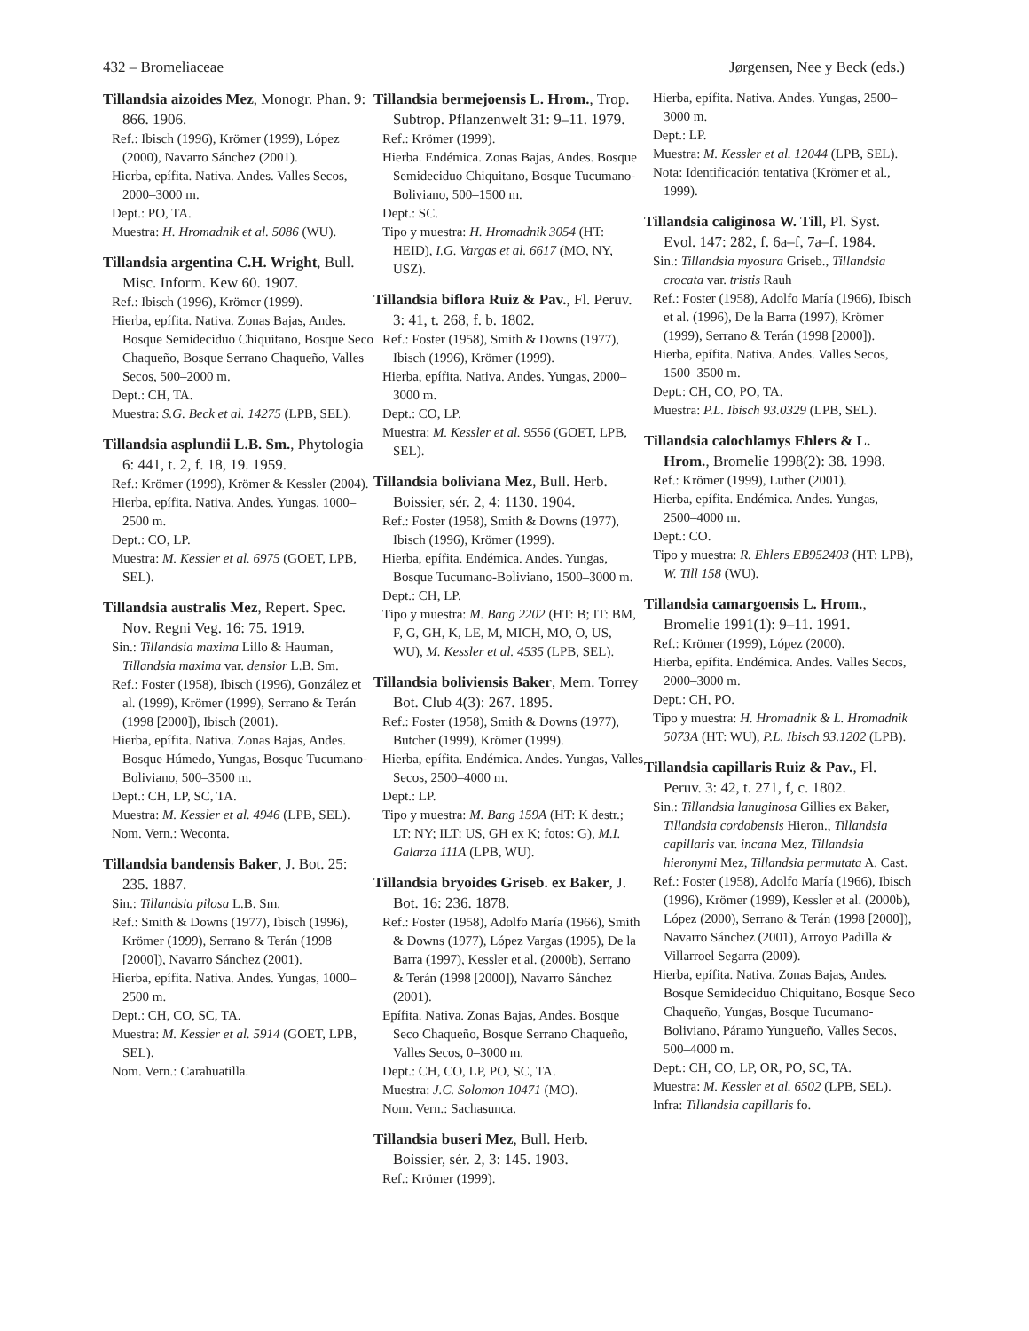432 – Bromeliaceae Jørgensen, Nee y Beck (eds.)
Tillandsia aizoides Mez, Monogr. Phan. 9: 866. 1906.
Ref.: Ibisch (1996), Krömer (1999), López (2000), Navarro Sánchez (2001).
Hierba, epífita. Nativa. Andes. Valles Secos, 2000–3000 m.
Dept.: PO, TA.
Muestra: H. Hromadnik et al. 5086 (WU).
Tillandsia argentina C.H. Wright, Bull. Misc. Inform. Kew 60. 1907.
Ref.: Ibisch (1996), Krömer (1999).
Hierba, epífita. Nativa. Zonas Bajas, Andes. Bosque Semideciduo Chiquitano, Bosque Seco Chaqueño, Bosque Serrano Chaqueño, Valles Secos, 500–2000 m.
Dept.: CH, TA.
Muestra: S.G. Beck et al. 14275 (LPB, SEL).
Tillandsia asplundii L.B. Sm., Phytologia 6: 441, t. 2, f. 18, 19. 1959.
Ref.: Krömer (1999), Krömer & Kessler (2004).
Hierba, epífita. Nativa. Andes. Yungas, 1000–2500 m.
Dept.: CO, LP.
Muestra: M. Kessler et al. 6975 (GOET, LPB, SEL).
Tillandsia australis Mez, Repert. Spec. Nov. Regni Veg. 16: 75. 1919.
Sin.: Tillandsia maxima Lillo & Hauman, Tillandsia maxima var. densior L.B. Sm.
Ref.: Foster (1958), Ibisch (1996), González et al. (1999), Krömer (1999), Serrano & Terán (1998 [2000]), Ibisch (2001).
Hierba, epífita. Nativa. Zonas Bajas, Andes. Bosque Húmedo, Yungas, Bosque Tucumano-Boliviano, 500–3500 m.
Dept.: CH, LP, SC, TA.
Muestra: M. Kessler et al. 4946 (LPB, SEL).
Nom. Vern.: Weconta.
Tillandsia bandensis Baker, J. Bot. 25: 235. 1887.
Sin.: Tillandsia pilosa L.B. Sm.
Ref.: Smith & Downs (1977), Ibisch (1996), Krömer (1999), Serrano & Terán (1998 [2000]), Navarro Sánchez (2001).
Hierba, epífita. Nativa. Andes. Yungas, 1000–2500 m.
Dept.: CH, CO, SC, TA.
Muestra: M. Kessler et al. 5914 (GOET, LPB, SEL).
Nom. Vern.: Carahuatilla.
Tillandsia bermejoensis L. Hrom., Trop. Subtrop. Pflanzenwelt 31: 9–11. 1979.
Ref.: Krömer (1999).
Hierba. Endémica. Zonas Bajas, Andes. Bosque Semideciduo Chiquitano, Bosque Tucumano-Boliviano, 500–1500 m.
Dept.: SC.
Tipo y muestra: H. Hromadnik 3054 (HT: HEID), I.G. Vargas et al. 6617 (MO, NY, USZ).
Tillandsia biflora Ruiz & Pav., Fl. Peruv. 3: 41, t. 268, f. b. 1802.
Ref.: Foster (1958), Smith & Downs (1977), Ibisch (1996), Krömer (1999).
Hierba, epífita. Nativa. Andes. Yungas, 2000–3000 m.
Dept.: CO, LP.
Muestra: M. Kessler et al. 9556 (GOET, LPB, SEL).
Tillandsia boliviana Mez, Bull. Herb. Boissier, sér. 2, 4: 1130. 1904.
Ref.: Foster (1958), Smith & Downs (1977), Ibisch (1996), Krömer (1999).
Hierba, epífita. Endémica. Andes. Yungas, Bosque Tucumano-Boliviano, 1500–3000 m.
Dept.: CH, LP.
Tipo y muestra: M. Bang 2202 (HT: B; IT: BM, F, G, GH, K, LE, M, MICH, MO, O, US, WU), M. Kessler et al. 4535 (LPB, SEL).
Tillandsia boliviensis Baker, Mem. Torrey Bot. Club 4(3): 267. 1895.
Ref.: Foster (1958), Smith & Downs (1977), Butcher (1999), Krömer (1999).
Hierba, epífita. Endémica. Andes. Yungas, Valles Secos, 2500–4000 m.
Dept.: LP.
Tipo y muestra: M. Bang 159A (HT: K destr.; LT: NY; ILT: US, GH ex K; fotos: G), M.I. Galarza 111A (LPB, WU).
Tillandsia bryoides Griseb. ex Baker, J. Bot. 16: 236. 1878.
Ref.: Foster (1958), Adolfo María (1966), Smith & Downs (1977), López Vargas (1995), De la Barra (1997), Kessler et al. (2000b), Serrano & Terán (1998 [2000]), Navarro Sánchez (2001).
Epífita. Nativa. Zonas Bajas, Andes. Bosque Seco Chaqueño, Bosque Serrano Chaqueño, Valles Secos, 0–3000 m.
Dept.: CH, CO, LP, PO, SC, TA.
Muestra: J.C. Solomon 10471 (MO).
Nom. Vern.: Sachasunca.
Tillandsia buseri Mez, Bull. Herb. Boissier, sér. 2, 3: 145. 1903.
Ref.: Krömer (1999).
Hierba, epífita. Nativa. Andes. Yungas, 2500–3000 m.
Dept.: LP.
Muestra: M. Kessler et al. 12044 (LPB, SEL).
Nota: Identificación tentativa (Krömer et al., 1999).
Tillandsia caliginosa W. Till, Pl. Syst. Evol. 147: 282, f. 6a–f, 7a–f. 1984.
Sin.: Tillandsia myosura Griseb., Tillandsia crocata var. tristis Rauh
Ref.: Foster (1958), Adolfo María (1966), Ibisch et al. (1996), De la Barra (1997), Krömer (1999), Serrano & Terán (1998 [2000]).
Hierba, epífita. Nativa. Andes. Valles Secos, 1500–3500 m.
Dept.: CH, CO, PO, TA.
Muestra: P.L. Ibisch 93.0329 (LPB, SEL).
Tillandsia calochlamys Ehlers & L. Hrom., Bromelie 1998(2): 38. 1998.
Ref.: Krömer (1999), Luther (2001).
Hierba, epífita. Endémica. Andes. Yungas, 2500–4000 m.
Dept.: CO.
Tipo y muestra: R. Ehlers EB952403 (HT: LPB), W. Till 158 (WU).
Tillandsia camargoensis L. Hrom., Bromelie 1991(1): 9–11. 1991.
Ref.: Krömer (1999), López (2000).
Hierba, epífita. Endémica. Andes. Valles Secos, 2000–3000 m.
Dept.: CH, PO.
Tipo y muestra: H. Hromadnik & L. Hromadnik 5073A (HT: WU), P.L. Ibisch 93.1202 (LPB).
Tillandsia capillaris Ruiz & Pav., Fl. Peruv. 3: 42, t. 271, f, c. 1802.
Sin.: Tillandsia lanuginosa Gillies ex Baker, Tillandsia cordobensis Hieron., Tillandsia capillaris var. incana Mez, Tillandsia hieronymi Mez, Tillandsia permutata A. Cast.
Ref.: Foster (1958), Adolfo María (1966), Ibisch (1996), Krömer (1999), Kessler et al. (2000b), López (2000), Serrano & Terán (1998 [2000]), Navarro Sánchez (2001), Arroyo Padilla & Villarroel Segarra (2009).
Hierba, epífita. Nativa. Zonas Bajas, Andes. Bosque Semideciduo Chiquitano, Bosque Seco Chaqueño, Yungas, Bosque Tucumano-Boliviano, Páramo Yungueño, Valles Secos, 500–4000 m.
Dept.: CH, CO, LP, OR, PO, SC, TA.
Muestra: M. Kessler et al. 6502 (LPB, SEL).
Infra: Tillandsia capillaris fo.